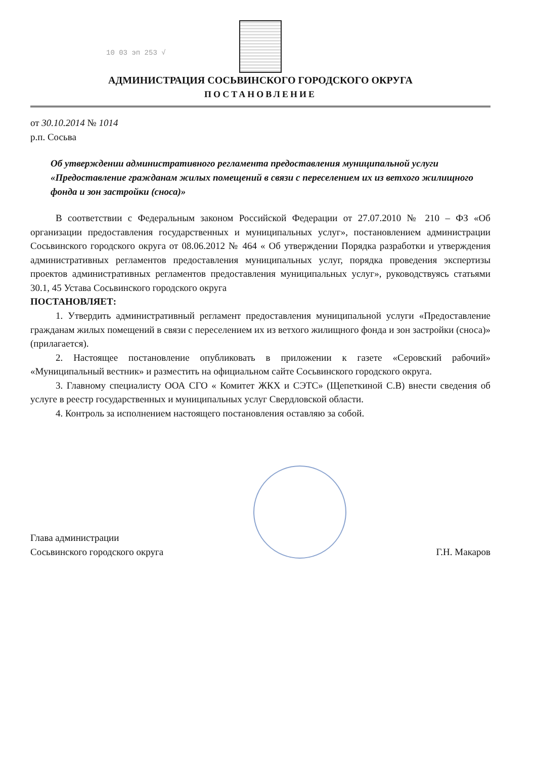10 03 эп 253 √
АДМИНИСТРАЦИЯ СОСЬВИНСКОГО ГОРОДСКОГО ОКРУГА
ПОСТАНОВЛЕНИЕ
от 30.10.2014 № 1014
р.п. Сосьва
Об утверждении административного регламента предоставления муниципальной услуги «Предоставление гражданам жилых помещений в связи с переселением их из ветхого жилищного фонда и зон застройки (сноса)»
В соответствии с Федеральным законом Российской Федерации от 27.07.2010 № 210 – ФЗ «Об организации предоставления государственных и муниципальных услуг», постановлением администрации Сосьвинского городского округа от 08.06.2012 № 464 « Об утверждении Порядка разработки и утверждения административных регламентов предоставления муниципальных услуг, порядка проведения экспертизы проектов административных регламентов предоставления муниципальных услуг», руководствуясь статьями 30.1, 45 Устава Сосьвинского городского округа
ПОСТАНОВЛЯЕТ:
1. Утвердить административный регламент предоставления муниципальной услуги «Предоставление гражданам жилых помещений в связи с переселением их из ветхого жилищного фонда и зон застройки (сноса)» (прилагается).
2. Настоящее постановление опубликовать в приложении к газете «Серовский рабочий» «Муниципальный вестник» и разместить на официальном сайте Сосьвинского городского округа.
3. Главному специалисту ООА СГО « Комитет ЖКХ и СЭТС» (Щепеткиной С.В) внести сведения об услуге в реестр государственных и муниципальных услуг Свердловской области.
4. Контроль за исполнением настоящего постановления оставляю за собой.
Глава администрации
Сосьвинского городского округа
Г.Н. Макаров